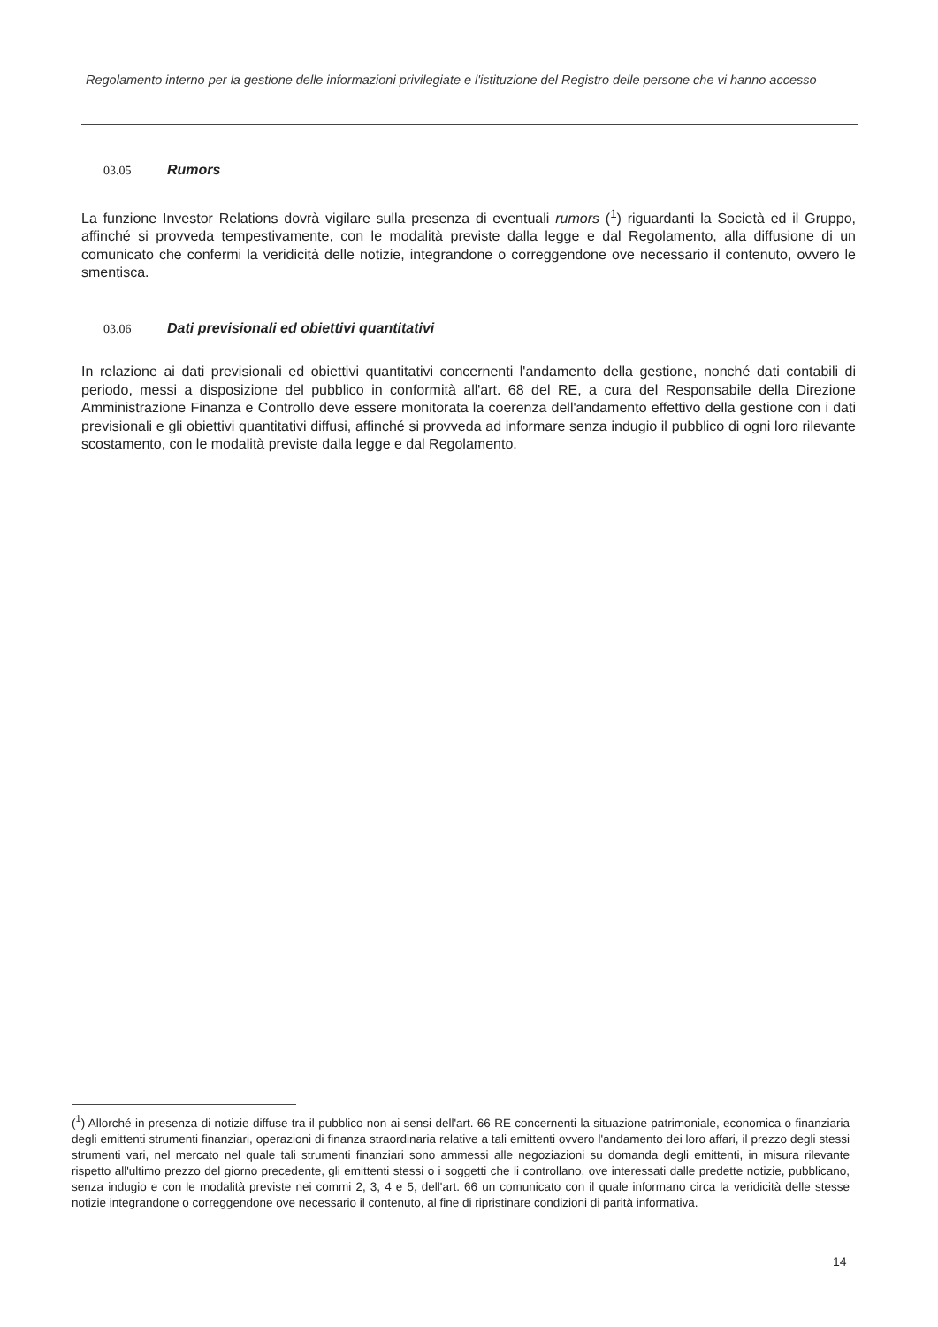Regolamento interno per la gestione delle informazioni privilegiate e l'istituzione del Registro delle persone che vi hanno accesso
03.05 Rumors
La funzione Investor Relations dovrà vigilare sulla presenza di eventuali rumors (<sup>1</sup>) riguardanti la Società ed il Gruppo, affinché si provveda tempestivamente, con le modalità previste dalla legge e dal Regolamento, alla diffusione di un comunicato che confermi la veridicità delle notizie, integrandone o correggendone ove necessario il contenuto, ovvero le smentisca.
03.06 Dati previsionali ed obiettivi quantitativi
In relazione ai dati previsionali ed obiettivi quantitativi concernenti l'andamento della gestione, nonché dati contabili di periodo, messi a disposizione del pubblico in conformità all'art. 68 del RE, a cura del Responsabile della Direzione Amministrazione Finanza e Controllo deve essere monitorata la coerenza dell'andamento effettivo della gestione con i dati previsionali e gli obiettivi quantitativi diffusi, affinché si provveda ad informare senza indugio il pubblico di ogni loro rilevante scostamento, con le modalità previste dalla legge e dal Regolamento.
(<sup>1</sup>) Allorché in presenza di notizie diffuse tra il pubblico non ai sensi dell'art. 66 RE concernenti la situazione patrimoniale, economica o finanziaria degli emittenti strumenti finanziari, operazioni di finanza straordinaria relative a tali emittenti ovvero l'andamento dei loro affari, il prezzo degli stessi strumenti vari, nel mercato nel quale tali strumenti finanziari sono ammessi alle negoziazioni su domanda degli emittenti, in misura rilevante rispetto all'ultimo prezzo del giorno precedente, gli emittenti stessi o i soggetti che li controllano, ove interessati dalle predette notizie, pubblicano, senza indugio e con le modalità previste nei commi 2, 3, 4 e 5, dell'art. 66 un comunicato con il quale informano circa la veridicità delle stesse notizie integrandone o correggendone ove necessario il contenuto, al fine di ripristinare condizioni di parità informativa.
14